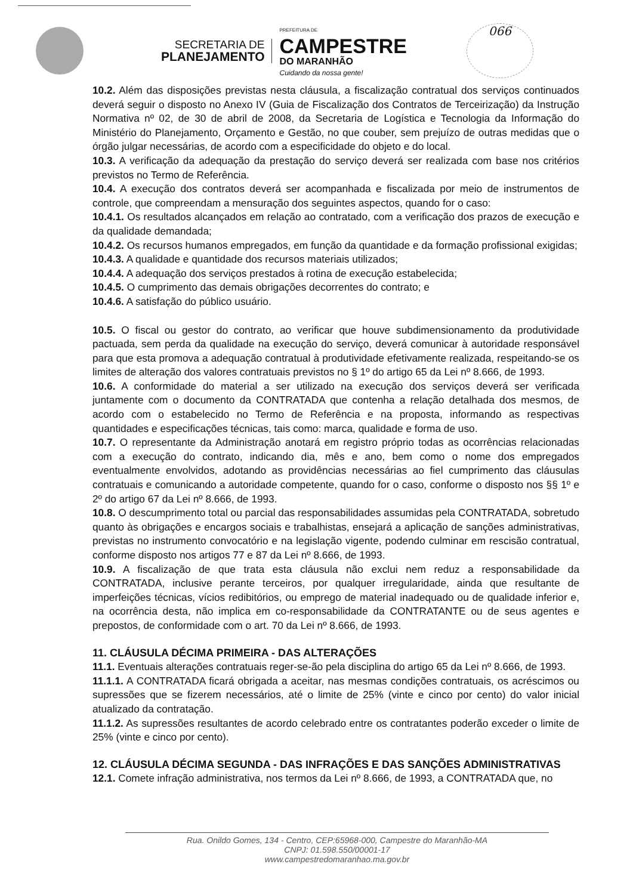SECRETARIA DE
PLANEJAMENTO
PREFEITURA DE
CAMPESTRE
DO MARANHÃO
Cuidando da nossa gente!
066
10.2. Além das disposições previstas nesta cláusula, a fiscalização contratual dos serviços continuados deverá seguir o disposto no Anexo IV (Guia de Fiscalização dos Contratos de Terceirização) da Instrução Normativa nº 02, de 30 de abril de 2008, da Secretaria de Logística e Tecnologia da Informação do Ministério do Planejamento, Orçamento e Gestão, no que couber, sem prejuízo de outras medidas que o órgão julgar necessárias, de acordo com a especificidade do objeto e do local.
10.3. A verificação da adequação da prestação do serviço deverá ser realizada com base nos critérios previstos no Termo de Referência.
10.4. A execução dos contratos deverá ser acompanhada e fiscalizada por meio de instrumentos de controle, que compreendam a mensuração dos seguintes aspectos, quando for o caso:
10.4.1. Os resultados alcançados em relação ao contratado, com a verificação dos prazos de execução e da qualidade demandada;
10.4.2. Os recursos humanos empregados, em função da quantidade e da formação profissional exigidas;
10.4.3. A qualidade e quantidade dos recursos materiais utilizados;
10.4.4. A adequação dos serviços prestados à rotina de execução estabelecida;
10.4.5. O cumprimento das demais obrigações decorrentes do contrato; e
10.4.6. A satisfação do público usuário.
10.5. O fiscal ou gestor do contrato, ao verificar que houve subdimensionamento da produtividade pactuada, sem perda da qualidade na execução do serviço, deverá comunicar à autoridade responsável para que esta promova a adequação contratual à produtividade efetivamente realizada, respeitando-se os limites de alteração dos valores contratuais previstos no § 1º do artigo 65 da Lei nº 8.666, de 1993.
10.6. A conformidade do material a ser utilizado na execução dos serviços deverá ser verificada juntamente com o documento da CONTRATADA que contenha a relação detalhada dos mesmos, de acordo com o estabelecido no Termo de Referência e na proposta, informando as respectivas quantidades e especificações técnicas, tais como: marca, qualidade e forma de uso.
10.7. O representante da Administração anotará em registro próprio todas as ocorrências relacionadas com a execução do contrato, indicando dia, mês e ano, bem como o nome dos empregados eventualmente envolvidos, adotando as providências necessárias ao fiel cumprimento das cláusulas contratuais e comunicando a autoridade competente, quando for o caso, conforme o disposto nos §§ 1º e 2º do artigo 67 da Lei nº 8.666, de 1993.
10.8. O descumprimento total ou parcial das responsabilidades assumidas pela CONTRATADA, sobretudo quanto às obrigações e encargos sociais e trabalhistas, ensejará a aplicação de sanções administrativas, previstas no instrumento convocatório e na legislação vigente, podendo culminar em rescisão contratual, conforme disposto nos artigos 77 e 87 da Lei nº 8.666, de 1993.
10.9. A fiscalização de que trata esta cláusula não exclui nem reduz a responsabilidade da CONTRATADA, inclusive perante terceiros, por qualquer irregularidade, ainda que resultante de imperfeições técnicas, vícios redibitórios, ou emprego de material inadequado ou de qualidade inferior e, na ocorrência desta, não implica em co-responsabilidade da CONTRATANTE ou de seus agentes e prepostos, de conformidade com o art. 70 da Lei nº 8.666, de 1993.
11. CLÁUSULA DÉCIMA PRIMEIRA - DAS ALTERAÇÕES
11.1. Eventuais alterações contratuais reger-se-ão pela disciplina do artigo 65 da Lei nº 8.666, de 1993.
11.1.1. A CONTRATADA ficará obrigada a aceitar, nas mesmas condições contratuais, os acréscimos ou supressões que se fizerem necessários, até o limite de 25% (vinte e cinco por cento) do valor inicial atualizado da contratação.
11.1.2. As supressões resultantes de acordo celebrado entre os contratantes poderão exceder o limite de 25% (vinte e cinco por cento).
12. CLÁUSULA DÉCIMA SEGUNDA - DAS INFRAÇÕES E DAS SANÇÕES ADMINISTRATIVAS
12.1. Comete infração administrativa, nos termos da Lei nº 8.666, de 1993, a CONTRATADA que, no
Rua. Onildo Gomes, 134 - Centro, CEP:65968-000, Campestre do Maranhão-MA
CNPJ: 01.598.550/00001-17
www.campestredomaranhao.ma.gov.br